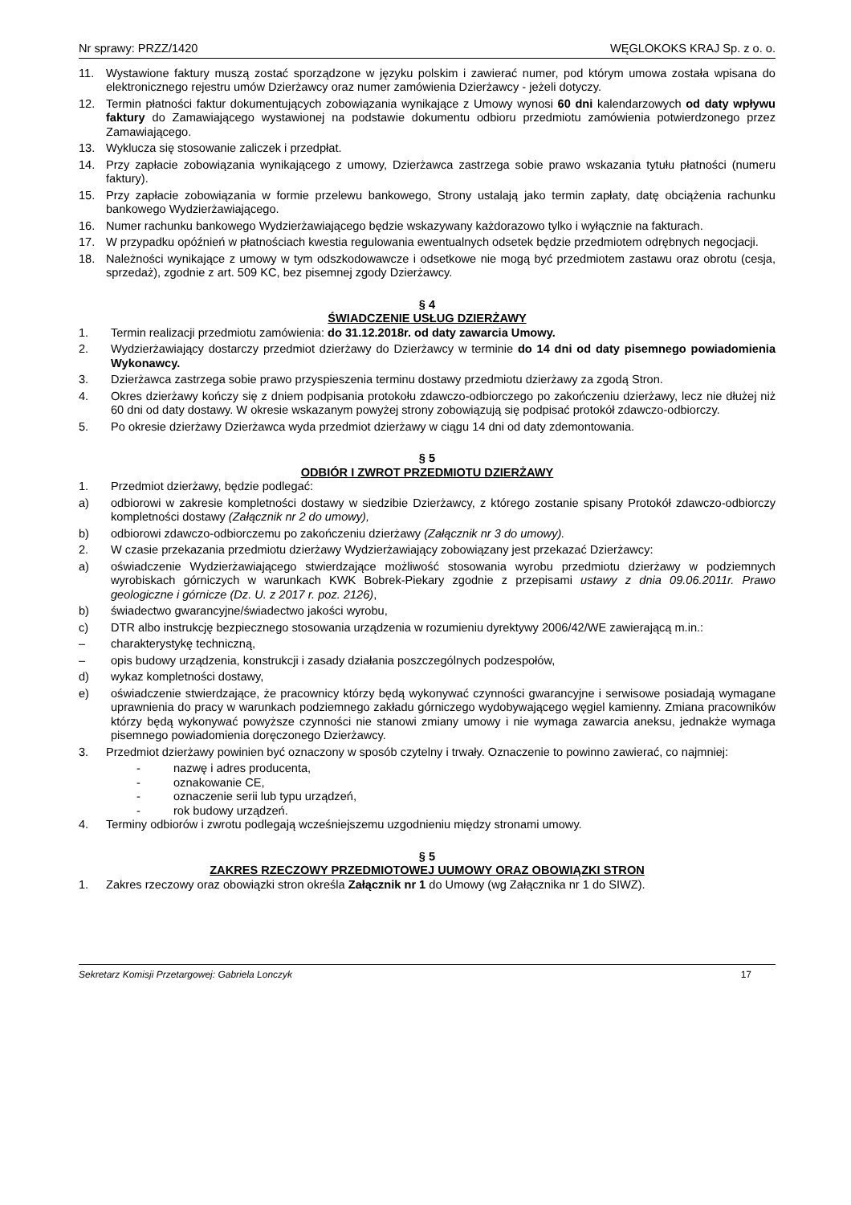Nr sprawy: PRZZ/1420 WĘGLOKOKS KRAJ Sp. z o. o.
11. Wystawione faktury muszą zostać sporządzone w języku polskim i zawierać numer, pod którym umowa została wpisana do elektronicznego rejestru umów Dzierżawcy oraz numer zamówienia Dzierżawcy - jeżeli dotyczy.
12. Termin płatności faktur dokumentujących zobowiązania wynikające z Umowy wynosi 60 dni kalendarzowych od daty wpływu faktury do Zamawiającego wystawionej na podstawie dokumentu odbioru przedmiotu zamówienia potwierdzonego przez Zamawiającego.
13. Wyklucza się stosowanie zaliczek i przedpłat.
14. Przy zapłacie zobowiązania wynikającego z umowy, Dzierżawca zastrzega sobie prawo wskazania tytułu płatności (numeru faktury).
15. Przy zapłacie zobowiązania w formie przelewu bankowego, Strony ustalają jako termin zapłaty, datę obciążenia rachunku bankowego Wydzierżawiającego.
16. Numer rachunku bankowego Wydzierżawiającego będzie wskazywany każdorazowo tylko i wyłącznie na fakturach.
17. W przypadku opóźnień w płatnościach kwestia regulowania ewentualnych odsetek będzie przedmiotem odrębnych negocjacji.
18. Należności wynikające z umowy w tym odszkodowawcze i odsetkowe nie mogą być przedmiotem zastawu oraz obrotu (cesja, sprzedaż), zgodnie z art. 509 KC, bez pisemnej zgody Dzierżawcy.
§ 4
ŚWIADCZENIE USŁUG DZIERŻAWY
1. Termin realizacji przedmiotu zamówienia: do 31.12.2018r. od daty zawarcia Umowy.
2. Wydzierżawiający dostarczy przedmiot dzierżawy do Dzierżawcy w terminie do 14 dni od daty pisemnego powiadomienia Wykonawcy.
3. Dzierżawca zastrzega sobie prawo przyspieszenia terminu dostawy przedmiotu dzierżawy za zgodą Stron.
4. Okres dzierżawy kończy się z dniem podpisania protokołu zdawczo-odbiorczego po zakończeniu dzierżawy, lecz nie dłużej niż 60 dni od daty dostawy. W okresie wskazanym powyżej strony zobowiązują się podpisać protokół zdawczo-odbiorczy.
5. Po okresie dzierżawy Dzierżawca wyda przedmiot dzierżawy w ciągu 14 dni od daty zdemontowania.
§ 5
ODBIÓR I ZWROT PRZEDMIOTU DZIERŻAWY
1. Przedmiot dzierżawy, będzie podlegać:
a) odbiorowi w zakresie kompletności dostawy w siedzibie Dzierżawcy, z którego zostanie spisany Protokół zdawczo-odbiorczy kompletności dostawy (Załącznik nr 2 do umowy),
b) odbiorowi zdawczo-odbiorczemu po zakończeniu dzierżawy (Załącznik nr 3 do umowy).
2. W czasie przekazania przedmiotu dzierżawy Wydzierżawiający zobowiązany jest przekazać Dzierżawcy:
a) oświadczenie Wydzierżawiającego stwierdzające możliwość stosowania wyrobu przedmiotu dzierżawy w podziemnych wyrobiskach górniczych w warunkach KWK Bobrek-Piekary zgodnie z przepisami ustawy z dnia 09.06.2011r. Prawo geologiczne i górnicze (Dz. U. z 2017 r. poz. 2126),
b) świadectwo gwarancyjne/świadectwo jakości wyrobu,
c) DTR albo instrukcję bezpiecznego stosowania urządzenia w rozumieniu dyrektywy 2006/42/WE zawierającą m.in.:
– charakterystykę techniczną,
– opis budowy urządzenia, konstrukcji i zasady działania poszczególnych podzespołów,
d) wykaz kompletności dostawy,
e) oświadczenie stwierdzające, że pracownicy którzy będą wykonywać czynności gwarancyjne i serwisowe posiadają wymagane uprawnienia do pracy w warunkach podziemnego zakładu górniczego wydobywającego węgiel kamienny. Zmiana pracowników którzy będą wykonywać powyższe czynności nie stanowi zmiany umowy i nie wymaga zawarcia aneksu, jednakże wymaga pisemnego powiadomienia doręczonego Dzierżawcy.
3. Przedmiot dzierżawy powinien być oznaczony w sposób czytelny i trwały. Oznaczenie to powinno zawierać, co najmniej:
- nazwę i adres producenta,
- oznakowanie CE,
- oznaczenie serii lub typu urządzeń,
- rok budowy urządzeń.
4. Terminy odbiorów i zwrotu podlegają wcześniejszemu uzgodnieniu między stronami umowy.
§ 5
ZAKRES RZECZOWY PRZEDMIOTOWEJ UUMOWY ORAZ OBOWIĄZKI STRON
1. Zakres rzeczowy oraz obowiązki stron określa Załącznik nr 1 do Umowy (wg Załącznika nr 1 do SIWZ).
Sekretarz Komisji Przetargowej: Gabriela Lonczyk 17